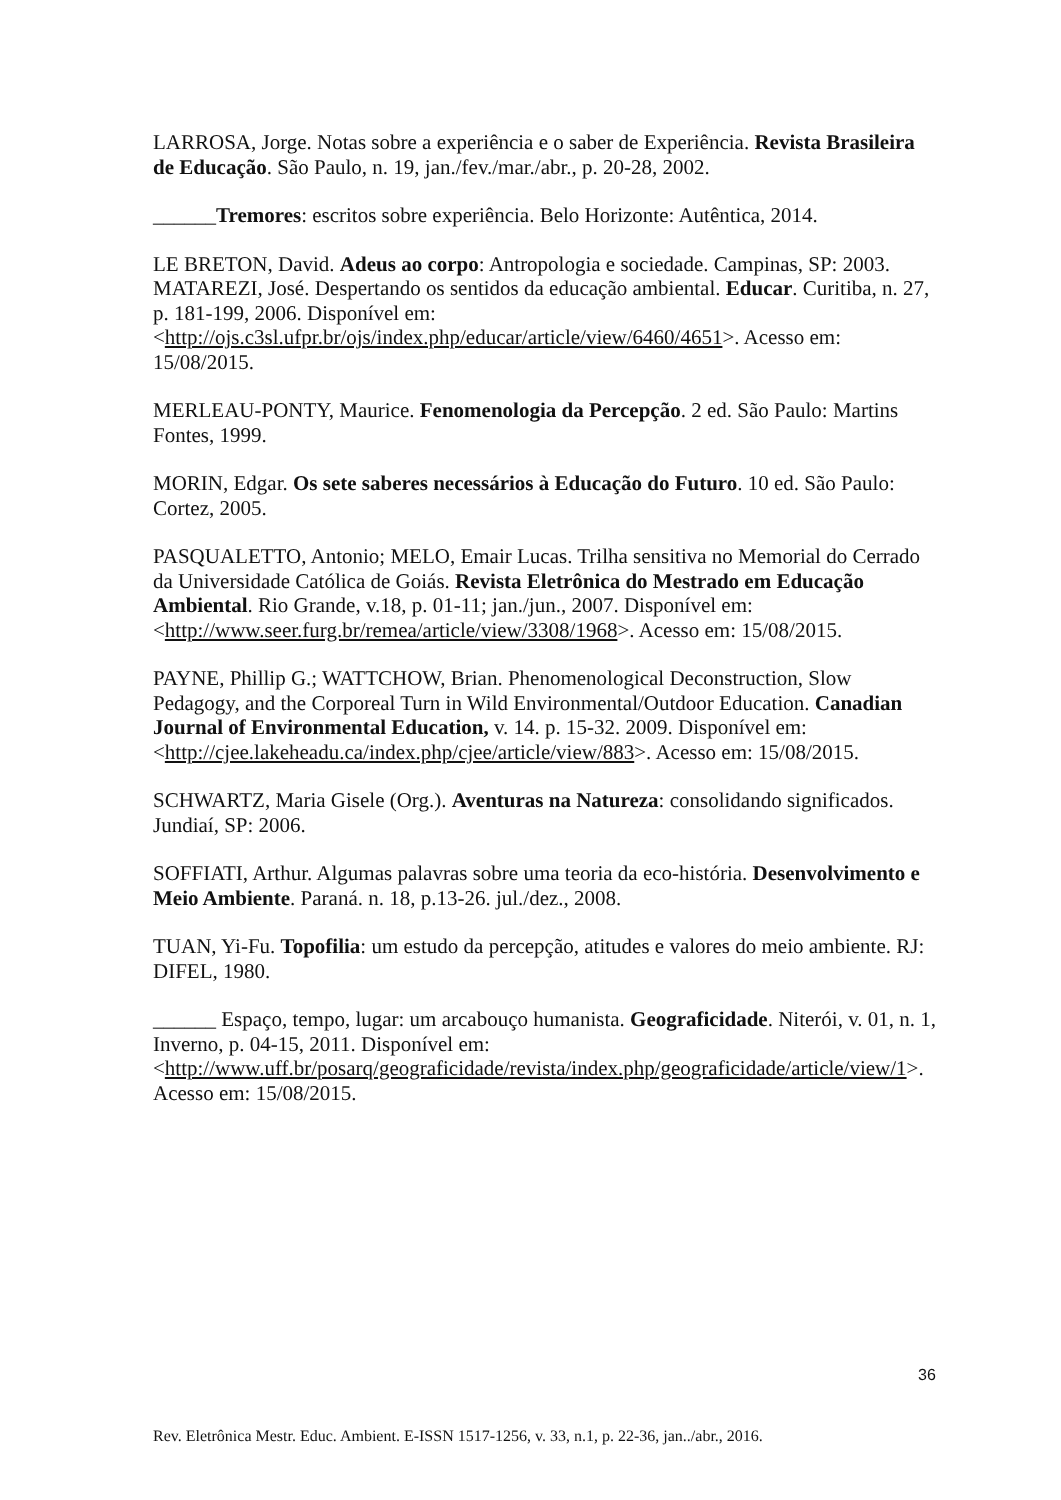LARROSA, Jorge. Notas sobre a experiência e o saber de Experiência. Revista Brasileira de Educação. São Paulo, n. 19, jan./fev./mar./abr., p. 20-28, 2002.
______Tremores: escritos sobre experiência. Belo Horizonte: Autêntica, 2014.
LE BRETON, David. Adeus ao corpo: Antropologia e sociedade. Campinas, SP: 2003.
MATAREZI, José. Despertando os sentidos da educação ambiental. Educar. Curitiba, n. 27, p. 181-199, 2006. Disponível em: <http://ojs.c3sl.ufpr.br/ojs/index.php/educar/article/view/6460/4651>. Acesso em: 15/08/2015.
MERLEAU-PONTY, Maurice. Fenomenologia da Percepção. 2 ed. São Paulo: Martins Fontes, 1999.
MORIN, Edgar. Os sete saberes necessários à Educação do Futuro. 10 ed. São Paulo: Cortez, 2005.
PASQUALETTO, Antonio; MELO, Emair Lucas. Trilha sensitiva no Memorial do Cerrado da Universidade Católica de Goiás. Revista Eletrônica do Mestrado em Educação Ambiental. Rio Grande, v.18, p. 01-11; jan./jun., 2007. Disponível em: <http://www.seer.furg.br/remea/article/view/3308/1968>. Acesso em: 15/08/2015.
PAYNE, Phillip G.; WATTCHOW, Brian. Phenomenological Deconstruction, Slow Pedagogy, and the Corporeal Turn in Wild Environmental/Outdoor Education. Canadian Journal of Environmental Education, v. 14. p. 15-32. 2009. Disponível em: <http://cjee.lakeheadu.ca/index.php/cjee/article/view/883>. Acesso em: 15/08/2015.
SCHWARTZ, Maria Gisele (Org.). Aventuras na Natureza: consolidando significados. Jundiaí, SP: 2006.
SOFFIATI, Arthur. Algumas palavras sobre uma teoria da eco-história. Desenvolvimento e Meio Ambiente. Paraná. n. 18, p.13-26. jul./dez., 2008.
TUAN, Yi-Fu. Topofilia: um estudo da percepção, atitudes e valores do meio ambiente. RJ: DIFEL, 1980.
______ Espaço, tempo, lugar: um arcabouço humanista. Geograficidade. Niterói, v. 01, n. 1, Inverno, p. 04-15, 2011. Disponível em: <http://www.uff.br/posarq/geograficidade/revista/index.php/geograficidade/article/view/1>. Acesso em: 15/08/2015.
36
Rev. Eletrônica Mestr. Educ. Ambient. E-ISSN 1517-1256, v. 33, n.1, p. 22-36, jan../abr., 2016.